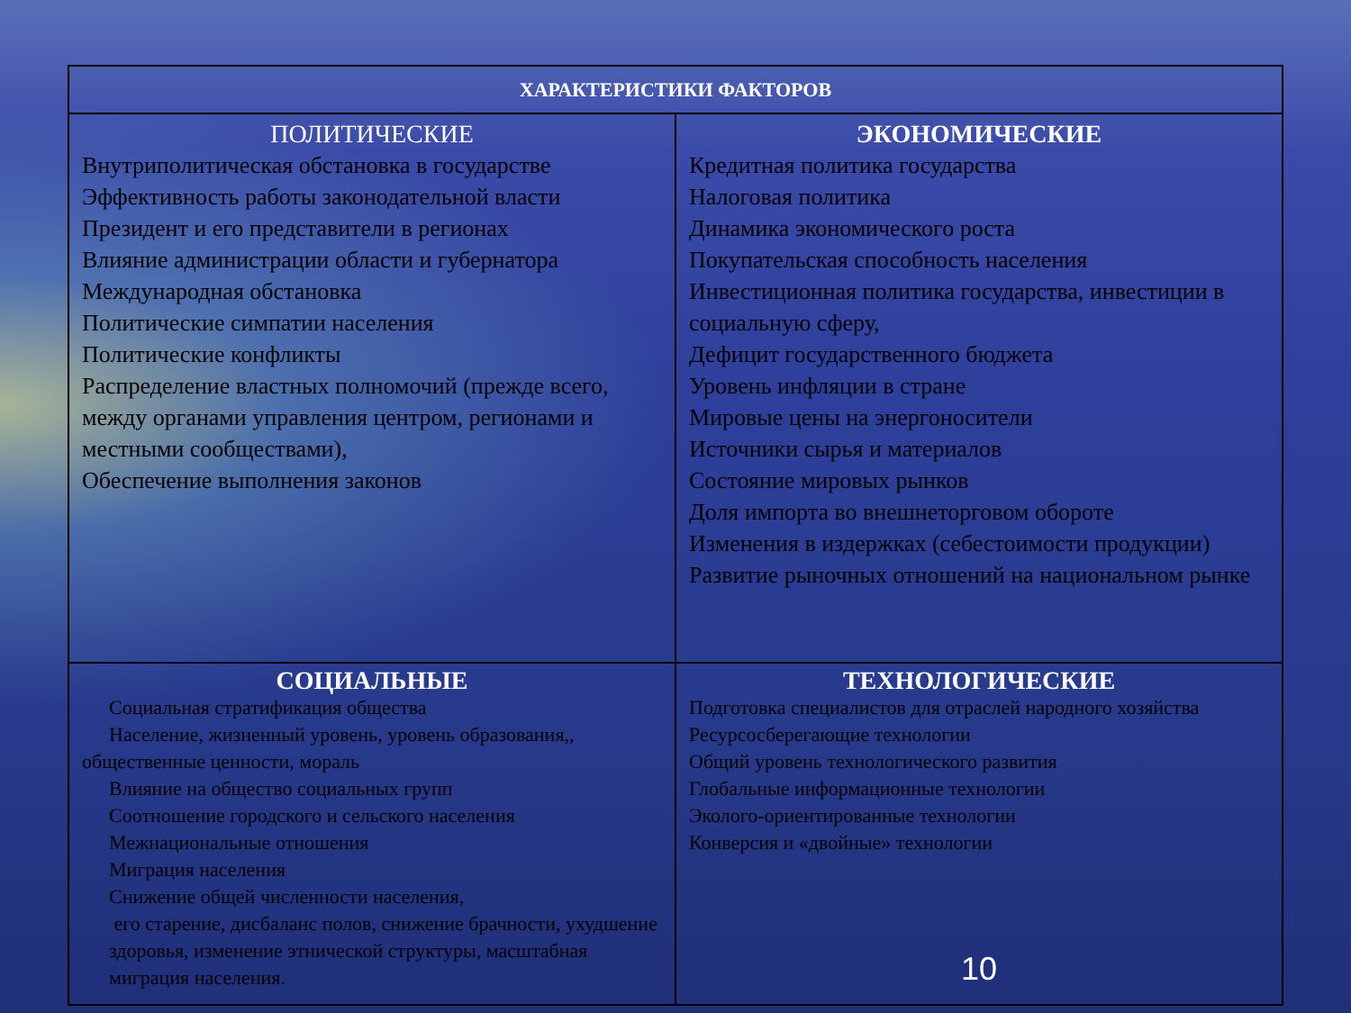| ХАРАКТЕРИСТИКИ ФАКТОРОВ | |
| --- | --- |
| ПОЛИТИЧЕСКИЕ Внутриполитическая обстановка в государстве Эффективность работы законодательной власти Президент и его представители в регионах Влияние администрации области и губернатора Международная обстановка Политические симпатии населения Политические конфликты Распределение властных полномочий (прежде всего, между органами управления центром, регионами и местными сообществами), Обеспечение выполнения законов | ЭКОНОМИЧЕСКИЕ Кредитная политика государства Налоговая политика Динамика экономического роста Покупательская способность населения Инвестиционная политика государства, инвестиции в социальную сферу, Дефицит государственного бюджета Уровень инфляции в стране Мировые цены на энергоносители Источники сырья и материалов Состояние мировых рынков Доля импорта во внешнеторговом обороте Изменения в издержках (себестоимости продукции) Развитие рыночных отношений на национальном рынке |
| СОЦИАЛЬНЫЕ Социальная стратификация общества Население, жизненный уровень, уровень образования,, общественные ценности, мораль Влияние на общество социальных групп Соотношение городского и сельского населения Межнациональные отношения Миграция населения Снижение общей численности населения, его старение, дисбаланс полов, снижение брачности, ухудшение здоровья, изменение этнической структуры, масштабная миграция населения. | ТЕХНОЛОГИЧЕСКИЕ Подготовка специалистов для отраслей народного хозяйства Ресурсосберегающие технологии Общий уровень технологического развития Глобальные информационные технологии Эколого-ориентированные технологии Конверсия и «двойные» технологии 10 |